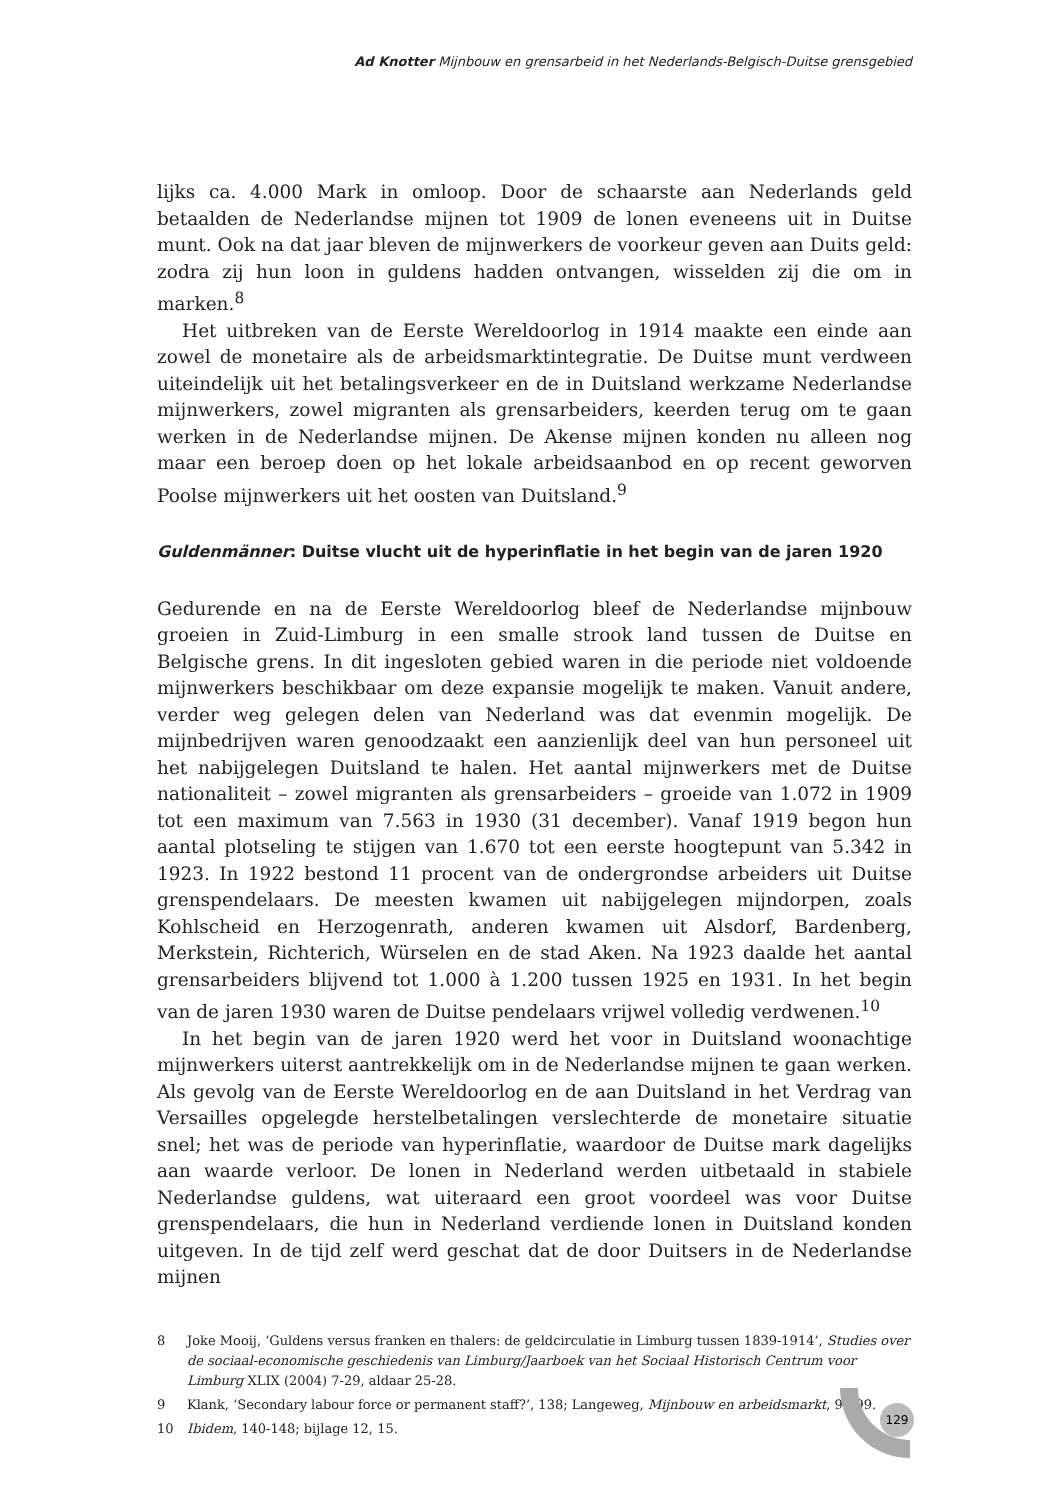Ad Knotter Mijnbouw en grensarbeid in het Nederlands-Belgisch-Duitse grensgebied
lijks ca. 4.000 Mark in omloop. Door de schaarste aan Nederlands geld betaalden de Nederlandse mijnen tot 1909 de lonen eveneens uit in Duitse munt. Ook na dat jaar bleven de mijnwerkers de voorkeur geven aan Duits geld: zodra zij hun loon in guldens hadden ontvangen, wisselden zij die om in marken.<sup>8</sup>
Het uitbreken van de Eerste Wereldoorlog in 1914 maakte een einde aan zowel de monetaire als de arbeidsmarktintegratie. De Duitse munt verdween uiteindelijk uit het betalingsverkeer en de in Duitsland werkzame Nederlandse mijnwerkers, zowel migranten als grensarbeiders, keerden terug om te gaan werken in de Nederlandse mijnen. De Akense mijnen konden nu alleen nog maar een beroep doen op het lokale arbeidsaanbod en op recent geworven Poolse mijnwerkers uit het oosten van Duitsland.<sup>9</sup>
Guldenmänner: Duitse vlucht uit de hyperinflatie in het begin van de jaren 1920
Gedurende en na de Eerste Wereldoorlog bleef de Nederlandse mijnbouw groeien in Zuid-Limburg in een smalle strook land tussen de Duitse en Belgische grens. In dit ingesloten gebied waren in die periode niet voldoende mijnwerkers beschikbaar om deze expansie mogelijk te maken. Vanuit andere, verder weg gelegen delen van Nederland was dat evenmin mogelijk. De mijnbedrijven waren genoodzaakt een aanzienlijk deel van hun personeel uit het nabijgelegen Duitsland te halen. Het aantal mijnwerkers met de Duitse nationaliteit – zowel migranten als grensarbeiders – groeide van 1.072 in 1909 tot een maximum van 7.563 in 1930 (31 december). Vanaf 1919 begon hun aantal plotseling te stijgen van 1.670 tot een eerste hoogtepunt van 5.342 in 1923. In 1922 bestond 11 procent van de ondergrondse arbeiders uit Duitse grenspendelaars. De meesten kwamen uit nabijgelegen mijndorpen, zoals Kohlscheid en Herzogenrath, anderen kwamen uit Alsdorf, Bardenberg, Merkstein, Richterich, Würselen en de stad Aken. Na 1923 daalde het aantal grensarbeiders blijvend tot 1.000 à 1.200 tussen 1925 en 1931. In het begin van de jaren 1930 waren de Duitse pendelaars vrijwel volledig verdwenen.<sup>10</sup>
In het begin van de jaren 1920 werd het voor in Duitsland woonachtige mijnwerkers uiterst aantrekkelijk om in de Nederlandse mijnen te gaan werken. Als gevolg van de Eerste Wereldoorlog en de aan Duitsland in het Verdrag van Versailles opgelegde herstelbetalingen verslechterde de monetaire situatie snel; het was de periode van hyperinflatie, waardoor de Duitse mark dagelijks aan waarde verloor. De lonen in Nederland werden uitbetaald in stabiele Nederlandse guldens, wat uiteraard een groot voordeel was voor Duitse grenspendelaars, die hun in Nederland verdiende lonen in Duitsland konden uitgeven. In de tijd zelf werd geschat dat de door Duitsers in de Nederlandse mijnen
8 Joke Mooij, ‘Guldens versus franken en thalers: de geldcirculatie in Limburg tussen 1839-1914’, Studies over de sociaal-economische geschiedenis van Limburg/Jaarboek van het Sociaal Historisch Centrum voor Limburg XLIX (2004) 7-29, aldaar 25-28.
9 Klank, ‘Secondary labour force or permanent staff?’, 138; Langeweg, Mijnbouw en arbeidsmarkt, 96-99.
10 Ibidem, 140-148; bijlage 12, 15.
129